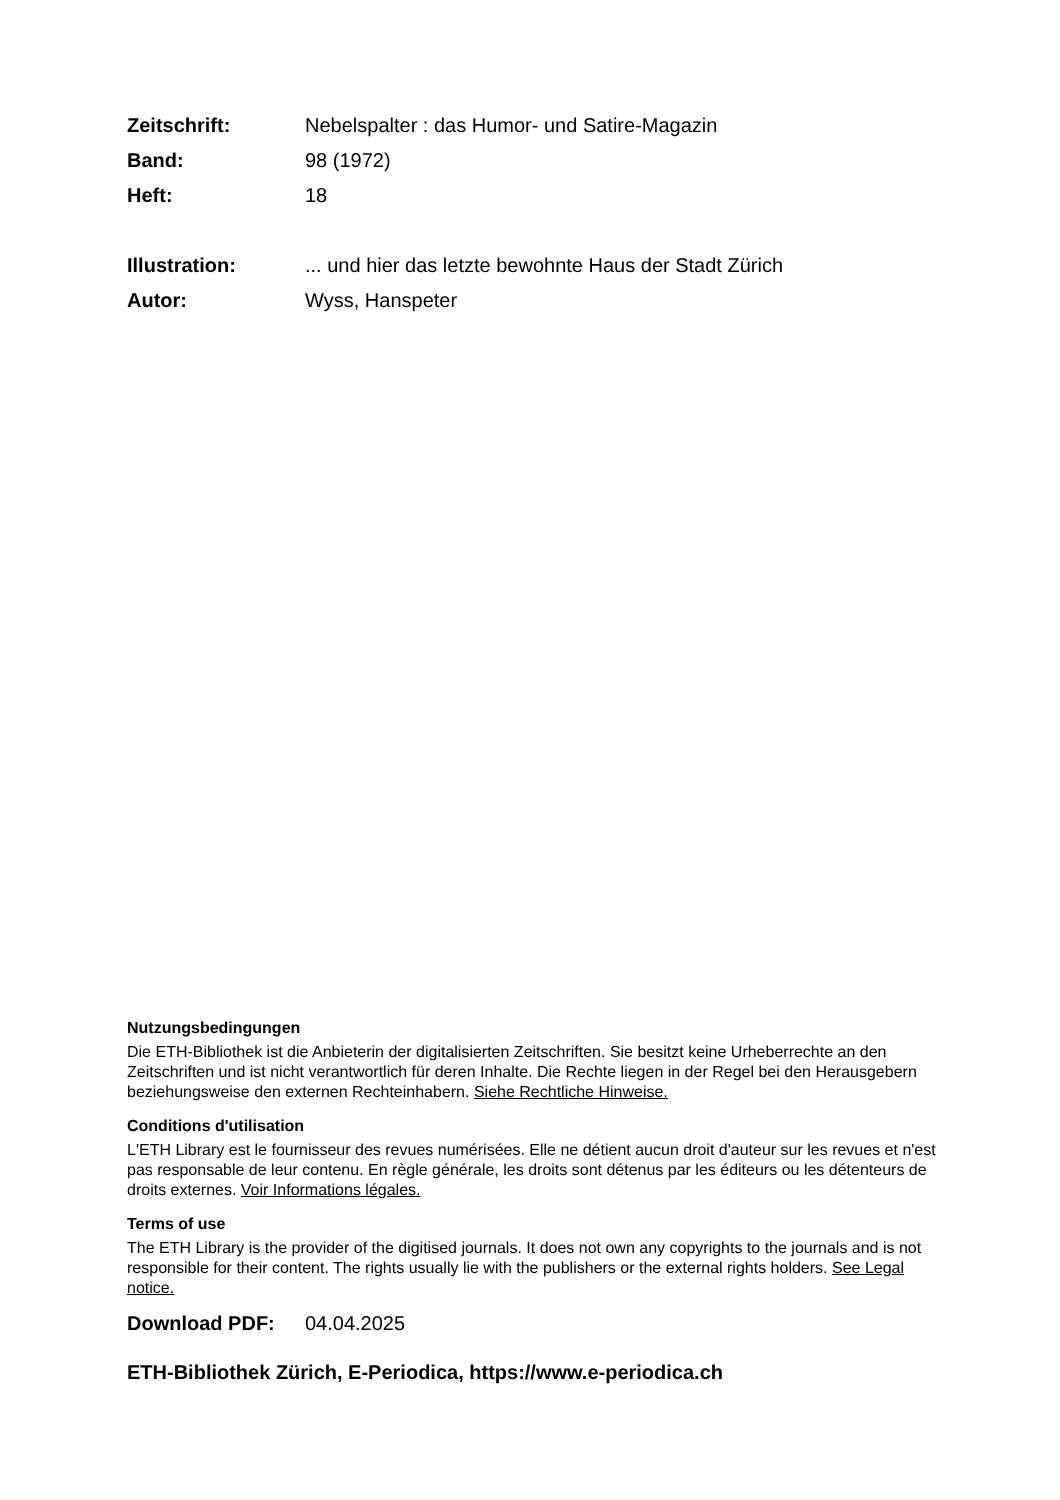Zeitschrift: Nebelspalter : das Humor- und Satire-Magazin
Band: 98 (1972)
Heft: 18
Illustration:... und hier das letzte bewohnte Haus der Stadt Zürich
Autor: Wyss, Hanspeter
Nutzungsbedingungen
Die ETH-Bibliothek ist die Anbieterin der digitalisierten Zeitschriften. Sie besitzt keine Urheberrechte an den Zeitschriften und ist nicht verantwortlich für deren Inhalte. Die Rechte liegen in der Regel bei den Herausgebern beziehungsweise den externen Rechteinhabern. Siehe Rechtliche Hinweise.
Conditions d'utilisation
L'ETH Library est le fournisseur des revues numérisées. Elle ne détient aucun droit d'auteur sur les revues et n'est pas responsable de leur contenu. En règle générale, les droits sont détenus par les éditeurs ou les détenteurs de droits externes. Voir Informations légales.
Terms of use
The ETH Library is the provider of the digitised journals. It does not own any copyrights to the journals and is not responsible for their content. The rights usually lie with the publishers or the external rights holders. See Legal notice.
Download PDF: 04.04.2025
ETH-Bibliothek Zürich, E-Periodica, https://www.e-periodica.ch